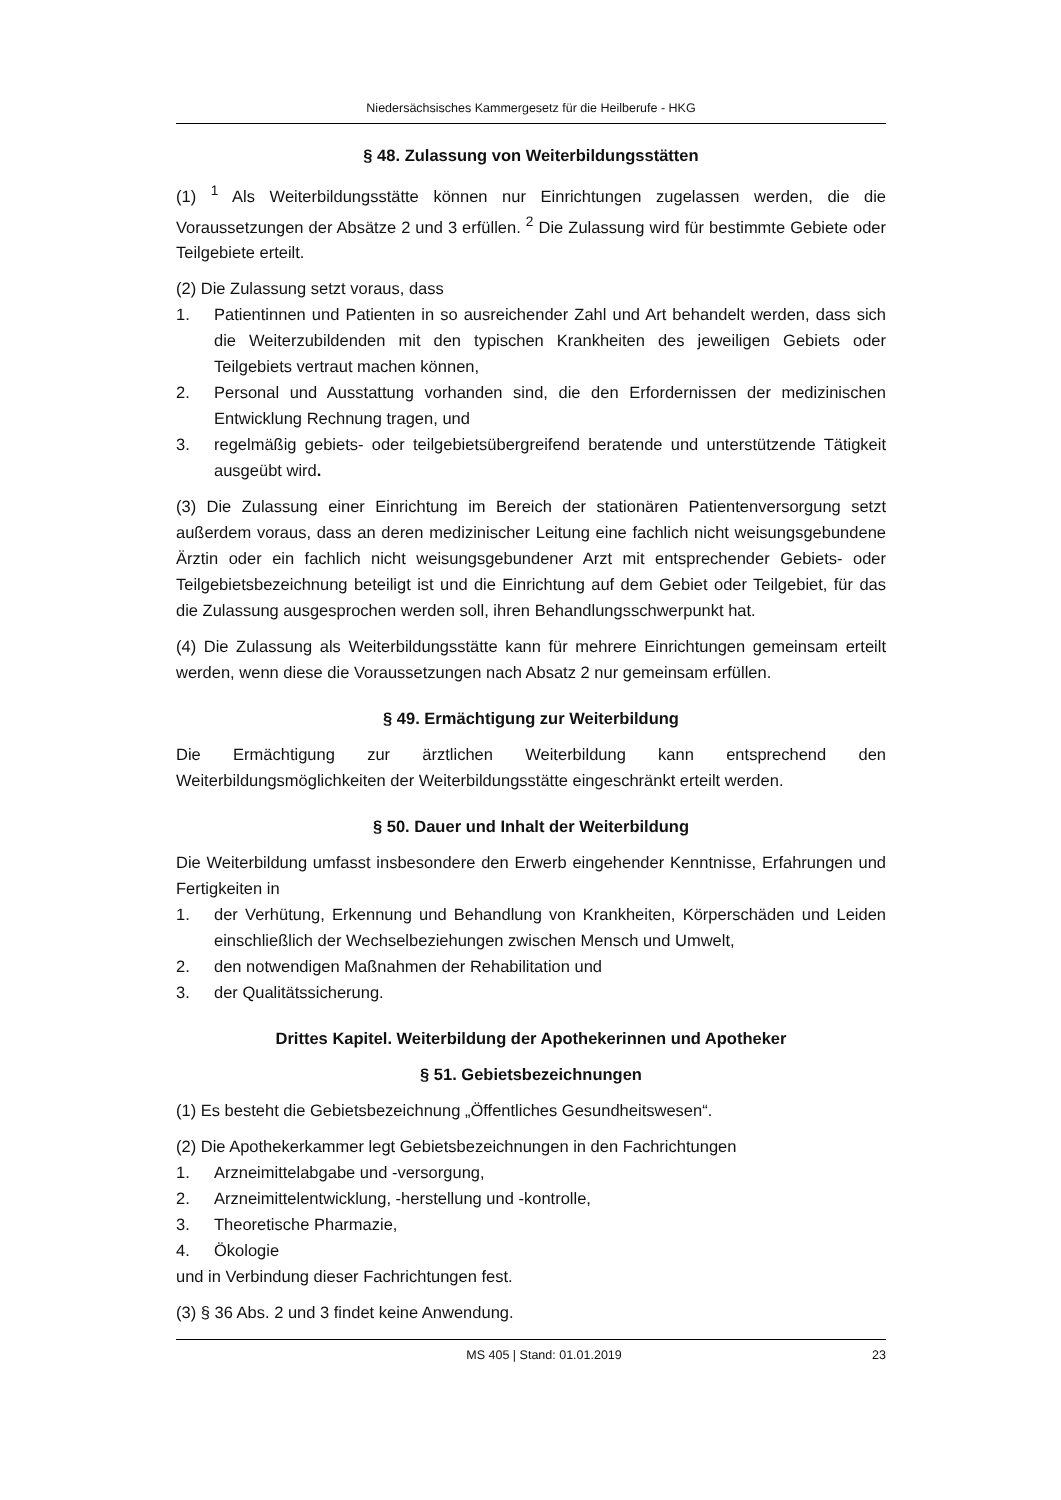Niedersächsisches Kammergesetz für die Heilberufe - HKG
§ 48. Zulassung von Weiterbildungsstätten
(1) <sup>1</sup> Als Weiterbildungsstätte können nur Einrichtungen zugelassen werden, die die Voraussetzungen der Absätze 2 und 3 erfüllen. <sup>2</sup> Die Zulassung wird für bestimmte Gebiete oder Teilgebiete erteilt.
(2) Die Zulassung setzt voraus, dass
1. Patientinnen und Patienten in so ausreichender Zahl und Art behandelt werden, dass sich die Weiterzubildenden mit den typischen Krankheiten des jeweiligen Gebiets oder Teilgebiets vertraut machen können,
2. Personal und Ausstattung vorhanden sind, die den Erfordernissen der medizinischen Entwicklung Rechnung tragen, und
3. regelmäßig gebiets- oder teilgebietsübergreifend beratende und unterstützende Tätigkeit ausgeübt wird.
(3) Die Zulassung einer Einrichtung im Bereich der stationären Patientenversorgung setzt außerdem voraus, dass an deren medizinischer Leitung eine fachlich nicht weisungsgebundene Ärztin oder ein fachlich nicht weisungsgebundener Arzt mit entsprechender Gebiets- oder Teilgebietsbezeichnung beteiligt ist und die Einrichtung auf dem Gebiet oder Teilgebiet, für das die Zulassung ausgesprochen werden soll, ihren Behandlungsschwerpunkt hat.
(4) Die Zulassung als Weiterbildungsstätte kann für mehrere Einrichtungen gemeinsam erteilt werden, wenn diese die Voraussetzungen nach Absatz 2 nur gemeinsam erfüllen.
§ 49. Ermächtigung zur Weiterbildung
Die Ermächtigung zur ärztlichen Weiterbildung kann entsprechend den Weiterbildungsmöglichkeiten der Weiterbildungsstätte eingeschränkt erteilt werden.
§ 50. Dauer und Inhalt der Weiterbildung
Die Weiterbildung umfasst insbesondere den Erwerb eingehender Kenntnisse, Erfahrungen und Fertigkeiten in
1. der Verhütung, Erkennung und Behandlung von Krankheiten, Körperschäden und Leiden einschließlich der Wechselbeziehungen zwischen Mensch und Umwelt,
2. den notwendigen Maßnahmen der Rehabilitation und
3. der Qualitätssicherung.
Drittes Kapitel. Weiterbildung der Apothekerinnen und Apotheker
§ 51. Gebietsbezeichnungen
(1) Es besteht die Gebietsbezeichnung „Öffentliches Gesundheitswesen“.
(2) Die Apothekerkammer legt Gebietsbezeichnungen in den Fachrichtungen
1. Arzneimittelabgabe und -versorgung,
2. Arzneimittelentwicklung, -herstellung und -kontrolle,
3. Theoretische Pharmazie,
4. Ökologie
und in Verbindung dieser Fachrichtungen fest.
(3) § 36 Abs. 2 und 3 findet keine Anwendung.
MS 405 | Stand: 01.01.2019 23